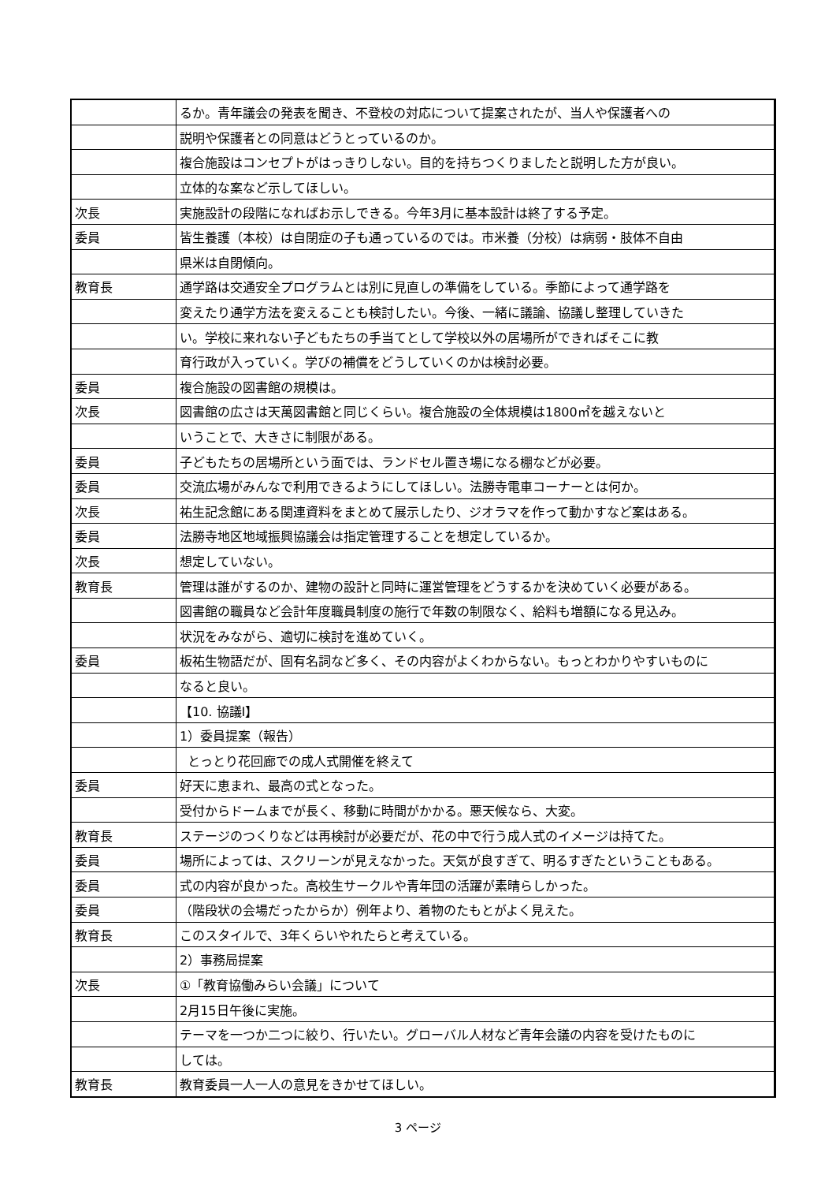| | るか。青年議会の発表を聞き、不登校の対応について提案されたが、当人や保護者への |
| | 説明や保護者との同意はどうとっているのか。 |
| | 複合施設はコンセプトがはっきりしない。目的を持ちつくりましたと説明した方が良い。 |
| | 立体的な案など示してほしい。 |
| 次長 | 実施設計の段階になればお示しできる。今年3月に基本設計は終了する予定。 |
| 委員 | 皆生養護（本校）は自閉症の子も通っているのでは。市米養（分校）は病弱・肢体不自由 |
| | 県米は自閉傾向。 |
| 教育長 | 通学路は交通安全プログラムとは別に見直しの準備をしている。季節によって通学路を |
| | 変えたり通学方法を変えることも検討したい。今後、一緒に議論、協議し整理していきた |
| | い。学校に来れない子どもたちの手当てとして学校以外の居場所ができればそこに教 |
| | 育行政が入っていく。学びの補償をどうしていくのかは検討必要。 |
| 委員 | 複合施設の図書館の規模は。 |
| 次長 | 図書館の広さは天萬図書館と同じくらい。複合施設の全体規模は1800㎡を越えないと |
| | いうことで、大きさに制限がある。 |
| 委員 | 子どもたちの居場所という面では、ランドセル置き場になる棚などが必要。 |
| 委員 | 交流広場がみんなで利用できるようにしてほしい。法勝寺電車コーナーとは何か。 |
| 次長 | 祐生記念館にある関連資料をまとめて展示したり、ジオラマを作って動かすなど案はある。 |
| 委員 | 法勝寺地区地域振興協議会は指定管理することを想定しているか。 |
| 次長 | 想定していない。 |
| 教育長 | 管理は誰がするのか、建物の設計と同時に運営管理をどうするかを決めていく必要がある。 |
| | 図書館の職員など会計年度職員制度の施行で年数の制限なく、給料も増額になる見込み。 |
| | 状況をみながら、適切に検討を進めていく。 |
| 委員 | 板祐生物語だが、固有名詞など多く、その内容がよくわからない。もっとわかりやすいものに |
| | なると良い。 |
| | 【10. 協議Ⅰ】 |
| | 1）委員提案（報告） |
| | とっとり花回廊での成人式開催を終えて |
| 委員 | 好天に恵まれ、最高の式となった。 |
| | 受付からドームまでが長く、移動に時間がかかる。悪天候なら、大変。 |
| 教育長 | ステージのつくりなどは再検討が必要だが、花の中で行う成人式のイメージは持てた。 |
| 委員 | 場所によっては、スクリーンが見えなかった。天気が良すぎて、明るすぎたということもある。 |
| 委員 | 式の内容が良かった。高校生サークルや青年団の活躍が素晴らしかった。 |
| 委員 | （階段状の会場だったからか）例年より、着物のたもとがよく見えた。 |
| 教育長 | このスタイルで、3年くらいやれたらと考えている。 |
| | 2）事務局提案 |
| 次長 | ①「教育協働みらい会議」について |
| | 2月15日午後に実施。 |
| | テーマを一つか二つに絞り、行いたい。グローバル人材など青年会議の内容を受けたものに |
| | しては。 |
| 教育長 | 教育委員一人一人の意見をきかせてほしい。 |
3 ページ